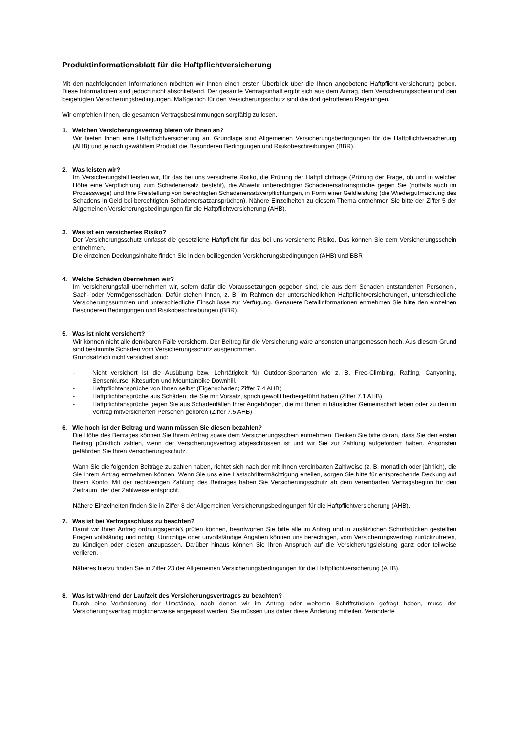Produktinformationsblatt für die Haftpflichtversicherung
Mit den nachfolgenden Informationen möchten wir Ihnen einen ersten Überblick über die Ihnen angebotene Haftpflicht-versicherung geben. Diese Informationen sind jedoch nicht abschließend. Der gesamte Vertragsinhalt ergibt sich aus dem Antrag, dem Versicherungsschein und den beigefügten Versicherungsbedingungen. Maßgeblich für den Versicherungsschutz sind die dort getroffenen Regelungen.
Wir empfehlen Ihnen, die gesamten Vertragsbestimmungen sorgfältig zu lesen.
1. Welchen Versicherungsvertrag bieten wir Ihnen an?
Wir bieten Ihnen eine Haftpflichtversicherung an. Grundlage sind Allgemeinen Versicherungsbedingungen für die Haftpflichtversicherung (AHB) und je nach gewähltem Produkt die Besonderen Bedingungen und Risikobeschreibungen (BBR).
2. Was leisten wir?
Im Versicherungsfall leisten wir, für das bei uns versicherte Risiko, die Prüfung der Haftpflichtfrage (Prüfung der Frage, ob und in welcher Höhe eine Verpflichtung zum Schadenersatz besteht), die Abwehr unberechtigter Schadenersatzansprüche gegen Sie (notfalls auch im Prozesswege) und Ihre Freistellung von berechtigten Schadenersatzverpflichtungen, in Form einer Geldleistung (die Wiedergutmachung des Schadens in Geld bei berechtigten Schadenersatzansprüchen). Nähere Einzelheiten zu diesem Thema entnehmen Sie bitte der Ziffer 5 der Allgemeinen Versicherungsbedingungen für die Haftpflichtversicherung (AHB).
3. Was ist ein versichertes Risiko?
Der Versicherungsschutz umfasst die gesetzliche Haftpflicht für das bei uns versicherte Risiko. Das können Sie dem Versicherungsschein entnehmen.
Die einzelnen Deckungsinhalte finden Sie in den beiliegenden Versicherungsbedingungen (AHB) und BBR
4. Welche Schäden übernehmen wir?
Im Versicherungsfall übernehmen wir, sofern dafür die Voraussetzungen gegeben sind, die aus dem Schaden entstandenen Personen-, Sach- oder Vermögensschäden. Dafür stehen Ihnen, z. B. im Rahmen der unterschiedlichen Haftpflichtversicherungen, unterschiedliche Versicherungssummen und unterschiedliche Einschlüsse zur Verfügung. Genauere Detailinformationen entnehmen Sie bitte den einzelnen Besonderen Bedingungen und Risikobeschreibungen (BBR).
5. Was ist nicht versichert?
Wir können nicht alle denkbaren Fälle versichern. Der Beitrag für die Versicherung wäre ansonsten unangemessen hoch. Aus diesem Grund sind bestimmte Schäden vom Versicherungsschutz ausgenommen.
Grundsätzlich nicht versichert sind:
- Nicht versichert ist die Ausübung bzw. Lehrtätigkeit für Outdoor-Sportarten wie z. B. Free-Climbing, Rafting, Canyoning, Sensenkurse, Kitesurfen und Mountainbike Downhill.
- Haftpflichtansprüche von Ihnen selbst (Eigenschaden; Ziffer 7.4 AHB)
- Haftpflichtansprüche aus Schäden, die Sie mit Vorsatz, sprich gewollt herbeigeführt haben (Ziffer 7.1 AHB)
- Haftpflichtansprüche gegen Sie aus Schadenfällen Ihrer Angehörigen, die mit Ihnen in häuslicher Gemeinschaft leben oder zu den im Vertrag mitversicherten Personen gehören (Ziffer 7.5 AHB)
6. Wie hoch ist der Beitrag und wann müssen Sie diesen bezahlen?
Die Höhe des Beitrages können Sie Ihrem Antrag sowie dem Versicherungsschein entnehmen. Denken Sie bitte daran, dass Sie den ersten Beitrag pünktlich zahlen, wenn der Versicherungsvertrag abgeschlossen ist und wir Sie zur Zahlung aufgefordert haben. Ansonsten gefährden Sie Ihren Versicherungsschutz.
Wann Sie die folgenden Beiträge zu zahlen haben, richtet sich nach der mit Ihnen vereinbarten Zahlweise (z. B. monatlich oder jährlich), die Sie Ihrem Antrag entnehmen können. Wenn Sie uns eine Lastschriftermächtigung erteilen, sorgen Sie bitte für entsprechende Deckung auf Ihrem Konto. Mit der rechtzeitigen Zahlung des Beitrages haben Sie Versicherungsschutz ab dem vereinbarten Vertragsbeginn für den Zeitraum, der der Zahlweise entspricht.
Nähere Einzelheiten finden Sie in Ziffer 8 der Allgemeinen Versicherungsbedingungen für die Haftpflichtversicherung (AHB).
7. Was ist bei Vertragsschluss zu beachten?
Damit wir Ihren Antrag ordnungsgemäß prüfen können, beantworten Sie bitte alle im Antrag und in zusätzlichen Schriftstücken gestellten Fragen vollständig und richtig. Unrichtige oder unvollständige Angaben können uns berechtigen, vom Versicherungsvertrag zurückzutreten, zu kündigen oder diesen anzupassen. Darüber hinaus können Sie Ihren Anspruch auf die Versicherungsleistung ganz oder teilweise verlieren.
Näheres hierzu finden Sie in Ziffer 23 der Allgemeinen Versicherungsbedingungen für die Haftpflichtversicherung (AHB).
8. Was ist während der Laufzeit des Versicherungsvertrages zu beachten?
Durch eine Veränderung der Umstände, nach denen wir im Antrag oder weiteren Schriftstücken gefragt haben, muss der Versicherungsvertrag möglicherweise angepasst werden. Sie müssen uns daher diese Änderung mitteilen. Veränderte